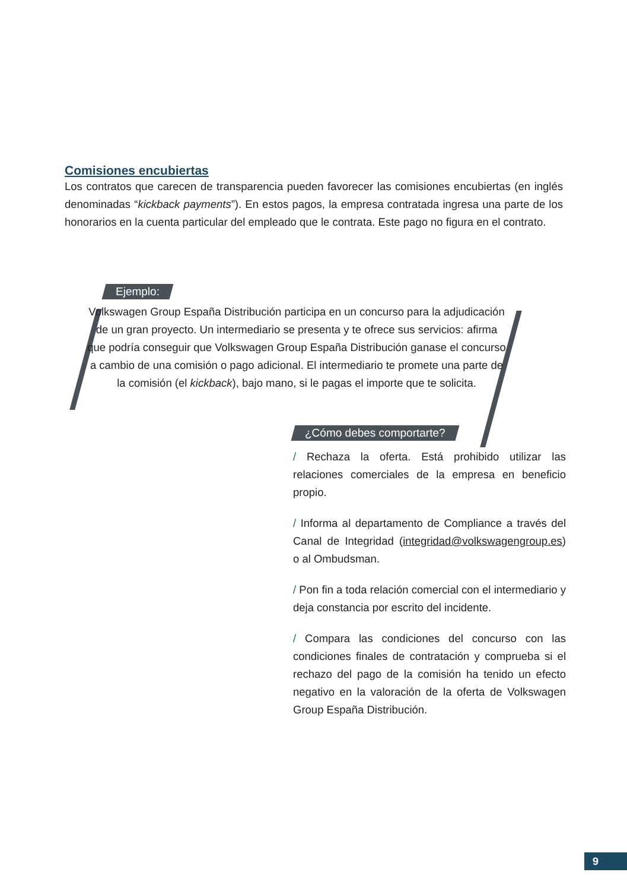Comisiones encubiertas
Los contratos que carecen de transparencia pueden favorecer las comisiones encubiertas (en inglés denominadas “kickback payments”). En estos pagos, la empresa contratada ingresa una parte de los honorarios en la cuenta particular del empleado que le contrata. Este pago no figura en el contrato.
Ejemplo:
Volkswagen Group España Distribución participa en un concurso para la adjudicación de un gran proyecto. Un intermediario se presenta y te ofrece sus servicios: afirma que podría conseguir que Volkswagen Group España Distribución ganase el concurso a cambio de una comisión o pago adicional. El intermediario te promete una parte de la comisión (el kickback), bajo mano, si le pagas el importe que te solicita.
¿Cómo debes comportarte?
/ Rechaza la oferta. Está prohibido utilizar las relaciones comerciales de la empresa en beneficio propio.
/ Informa al departamento de Compliance a través del Canal de Integridad (integridad@volkswagengroup.es) o al Ombudsman.
/ Pon fin a toda relación comercial con el intermediario y deja constancia por escrito del incidente.
/ Compara las condiciones del concurso con las condiciones finales de contratación y comprueba si el rechazo del pago de la comisión ha tenido un efecto negativo en la valoración de la oferta de Volkswagen Group España Distribución.
9